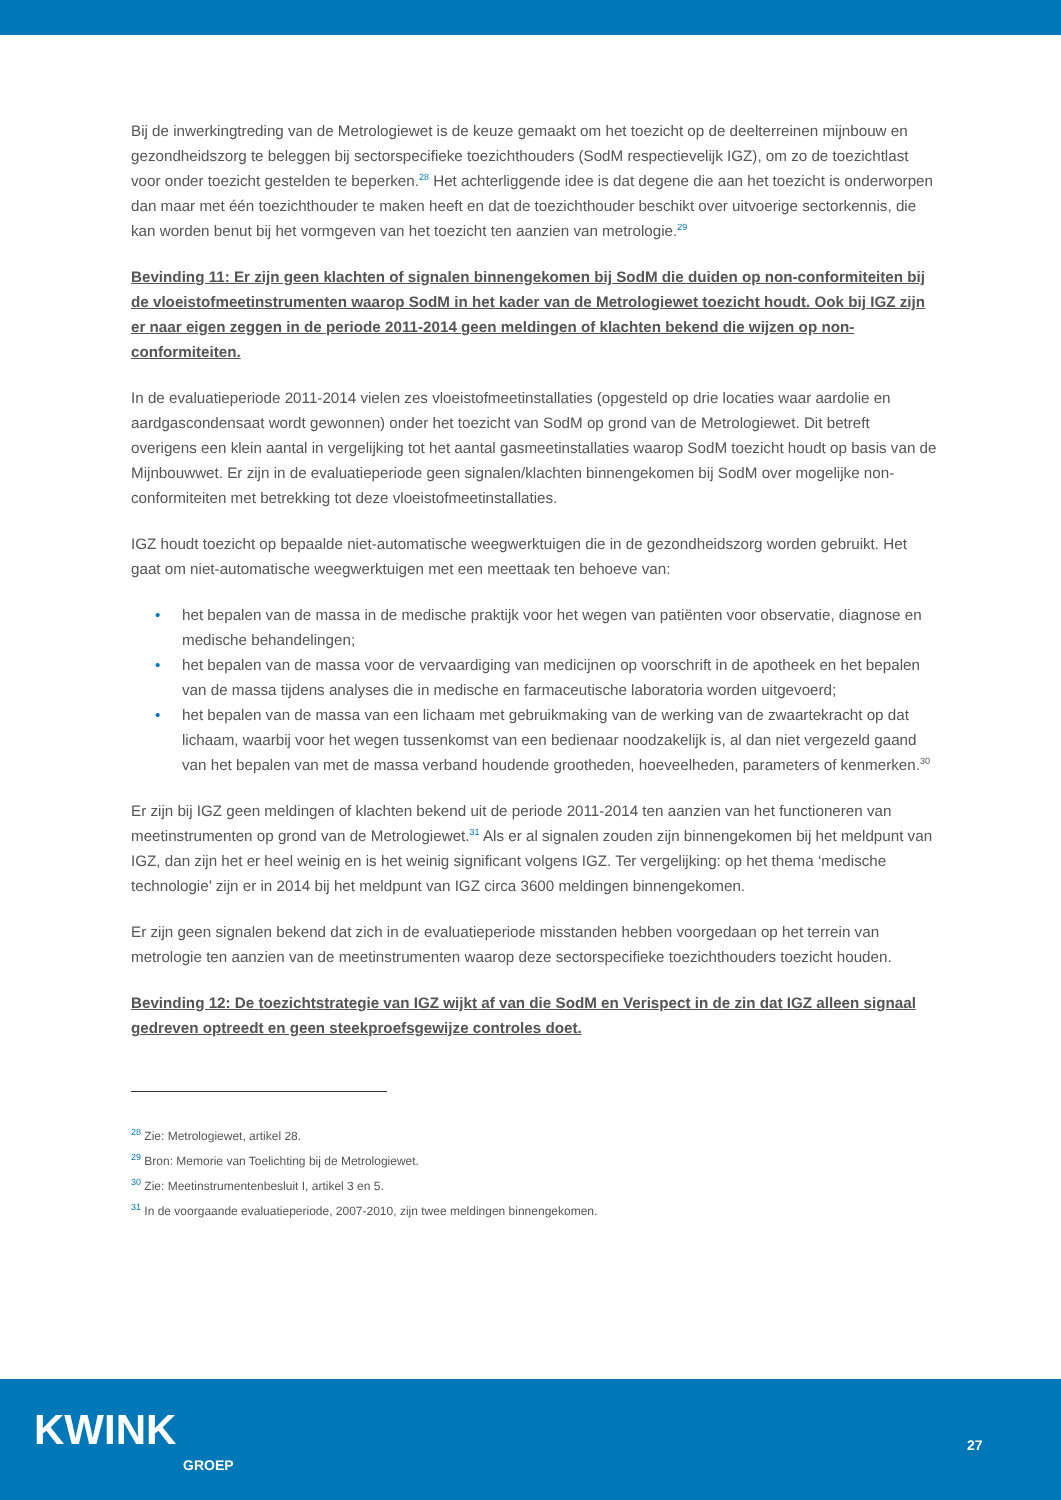Bij de inwerkingtreding van de Metrologiewet is de keuze gemaakt om het toezicht op de deelterreinen mijnbouw en gezondheidszorg te beleggen bij sectorspecifieke toezichthouders (SodM respectievelijk IGZ), om zo de toezichtlast voor onder toezicht gestelden te beperken.<sup>28</sup> Het achterliggende idee is dat degene die aan het toezicht is onderworpen dan maar met één toezichthouder te maken heeft en dat de toezichthouder beschikt over uitvoerige sectorkennis, die kan worden benut bij het vormgeven van het toezicht ten aanzien van metrologie.<sup>29</sup>
Bevinding 11: Er zijn geen klachten of signalen binnengekomen bij SodM die duiden op non-conformiteiten bij de vloeistofmeetinstrumenten waarop SodM in het kader van de Metrologiewet toezicht houdt. Ook bij IGZ zijn er naar eigen zeggen in de periode 2011-2014 geen meldingen of klachten bekend die wijzen op non-conformiteiten.
In de evaluatieperiode 2011-2014 vielen zes vloeistofmeetinstallaties (opgesteld op drie locaties waar aardolie en aardgascondensaat wordt gewonnen) onder het toezicht van SodM op grond van de Metrologiewet. Dit betreft overigens een klein aantal in vergelijking tot het aantal gasmeetinstallaties waarop SodM toezicht houdt op basis van de Mijnbouwwet. Er zijn in de evaluatieperiode geen signalen/klachten binnengekomen bij SodM over mogelijke non-conformiteiten met betrekking tot deze vloeistofmeetinstallaties.
IGZ houdt toezicht op bepaalde niet-automatische weegwerktuigen die in de gezondheidszorg worden gebruikt. Het gaat om niet-automatische weegwerktuigen met een meettaak ten behoeve van:
• het bepalen van de massa in de medische praktijk voor het wegen van patiënten voor observatie, diagnose en medische behandelingen;
• het bepalen van de massa voor de vervaardiging van medicijnen op voorschrift in de apotheek en het bepalen van de massa tijdens analyses die in medische en farmaceutische laboratoria worden uitgevoerd;
• het bepalen van de massa van een lichaam met gebruikmaking van de werking van de zwaartekracht op dat lichaam, waarbij voor het wegen tussenkomst van een bedienaar noodzakelijk is, al dan niet vergezeld gaand van het bepalen van met de massa verband houdende grootheden, hoeveelheden, parameters of kenmerken.<sup>30</sup>
Er zijn bij IGZ geen meldingen of klachten bekend uit de periode 2011-2014 ten aanzien van het functioneren van meetinstrumenten op grond van de Metrologiewet.<sup>31</sup> Als er al signalen zouden zijn binnengekomen bij het meldpunt van IGZ, dan zijn het er heel weinig en is het weinig significant volgens IGZ. Ter vergelijking: op het thema ‘medische technologie’ zijn er in 2014 bij het meldpunt van IGZ circa 3600 meldingen binnengekomen.
Er zijn geen signalen bekend dat zich in de evaluatieperiode misstanden hebben voorgedaan op het terrein van metrologie ten aanzien van de meetinstrumenten waarop deze sectorspecifieke toezichthouders toezicht houden.
Bevinding 12: De toezichtstrategie van IGZ wijkt af van die SodM en Verispect in de zin dat IGZ alleen signaal gedreven optreedt en geen steekproefsgewijze controles doet.
<sup>28</sup> Zie: Metrologiewet, artikel 28.
<sup>29</sup> Bron: Memorie van Toelichting bij de Metrologiewet.
<sup>30</sup> Zie: Meetinstrumentenbesluit I, artikel 3 en 5.
<sup>31</sup> In de voorgaande evaluatieperiode, 2007-2010, zijn twee meldingen binnengekomen.
KWINK
GROEP
27